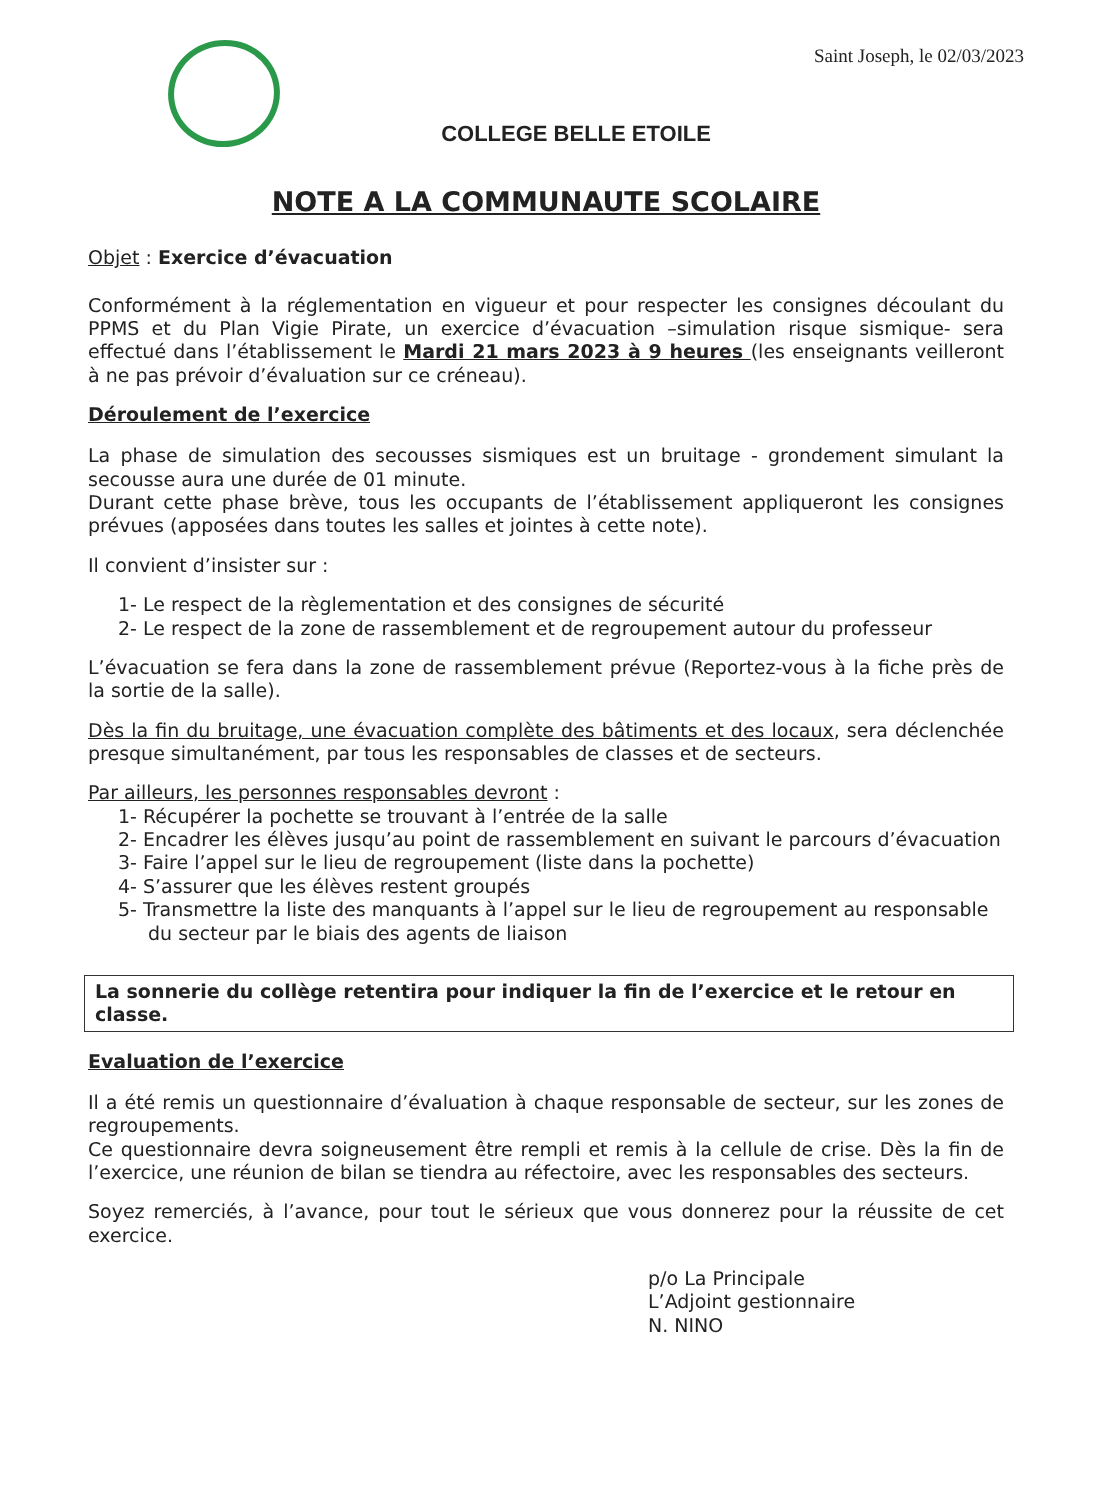Saint Joseph, le 02/03/2023
COLLEGE BELLE ETOILE
NOTE A LA COMMUNAUTE SCOLAIRE
Objet : Exercice d’évacuation
Conformément à la réglementation en vigueur et pour respecter les consignes découlant du PPMS et du Plan Vigie Pirate, un exercice d’évacuation –simulation risque sismique- sera effectué dans l’établissement le Mardi 21 mars 2023 à 9 heures (les enseignants veilleront à ne pas prévoir d’évaluation sur ce créneau).
Déroulement de l’exercice
La phase de simulation des secousses sismiques est un bruitage - grondement simulant la secousse aura une durée de 01 minute.
Durant cette phase brève, tous les occupants de l’établissement appliqueront les consignes prévues (apposées dans toutes les salles et jointes à cette note).
Il convient d’insister sur :
1- Le respect de la règlementation et des consignes de sécurité
2- Le respect de la zone de rassemblement et de regroupement autour du professeur
L’évacuation se fera dans la zone de rassemblement prévue (Reportez-vous à la fiche près de la sortie de la salle).
Dès la fin du bruitage, une évacuation complète des bâtiments et des locaux, sera déclenchée presque simultanément, par tous les responsables de classes et de secteurs.
Par ailleurs, les personnes responsables devront :
1- Récupérer la pochette se trouvant à l’entrée de la salle
2- Encadrer les élèves jusqu’au point de rassemblement en suivant le parcours d’évacuation
3- Faire l’appel sur le lieu de regroupement (liste dans la pochette)
4- S’assurer que les élèves restent groupés
5- Transmettre la liste des manquants à l’appel sur le lieu de regroupement au responsable du secteur par le biais des agents de liaison
La sonnerie du collège retentira pour indiquer la fin de l’exercice et le retour en classe.
Evaluation de l’exercice
Il a été remis un questionnaire d’évaluation à chaque responsable de secteur, sur les zones de regroupements.
Ce questionnaire devra soigneusement être rempli et remis à la cellule de crise. Dès la fin de l’exercice, une réunion de bilan se tiendra au réfectoire, avec les responsables des secteurs.
Soyez remerciés, à l’avance, pour tout le sérieux que vous donnerez pour la réussite de cet exercice.
p/o La Principale
L’Adjoint gestionnaire
N. NINO